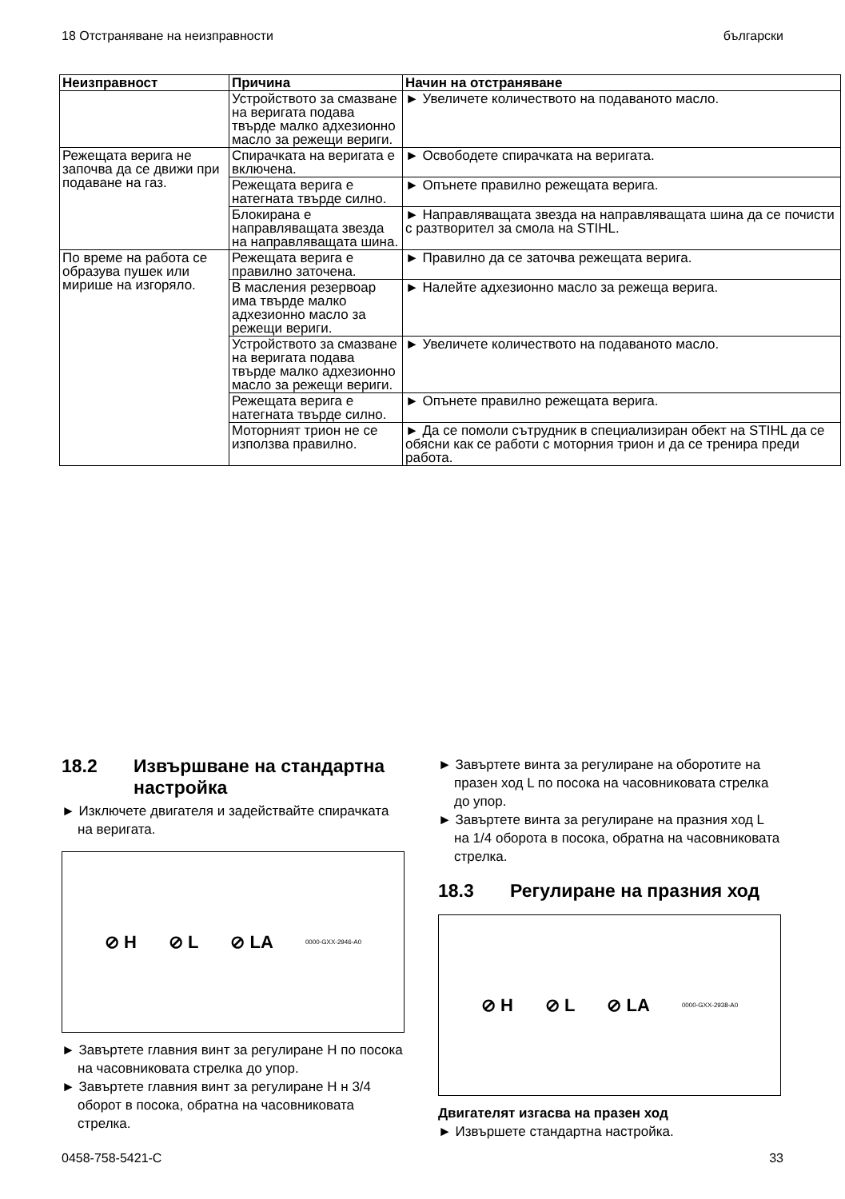18 Отстраняване на неизправности български
| Неизправност | Причина | Начин на отстраняване |
| --- | --- | --- |
| | Устройството за смазване на веригата подава твърде малко адхезионно масло за режещи вериги. | ► Увеличете количеството на подаваното масло. |
| Режещата верига не започва да се движи при подаване на газ. | Спирачката на веригата е включена. | ► Освободете спирачката на веригата. |
| | Режещата верига е натегната твърде силно. | ► Опънете правилно режещата верига. |
| | Блокирана е направляващата звезда на направляващата шина. | ► Направляващата звезда на направляващата шина да се почисти с разтворител за смола на STIHL. |
| По време на работа се образува пушек или мирише на изгоряло. | Режещата верига е правилно заточена. | ► Правилно да се заточва режещата верига. |
| | В масления резервоар има твърде малко адхезионно масло за режещи вериги. | ► Налейте адхезионно масло за режеща верига. |
| | Устройството за смазване на веригата подава твърде малко адхезионно масло за режещи вериги. | ► Увеличете количеството на подаваното масло. |
| | Режещата верига е натегната твърде силно. | ► Опънете правилно режещата верига. |
| | Моторният трион не се използва правилно. | ► Да се помоли сътрудник в специализиран обект на STIHL да се обясни как се работи с моторния трион и да се тренира преди работа. |
18.2 Извършване на стандартна настройка
► Изключете двигателя и задействайте спирачката на веригата.
⊘ H ⊘ L ⊘ LA 0000-GXX-2946-A0
► Завъртете главния винт за регулиране H по посока на часовниковата стрелка до упор.
► Завъртете главния винт за регулиране H н 3/4 оборот в посока, обратна на часовниковата стрелка.
► Завъртете винта за регулиране на оборотите на празен ход L по посока на часовниковата стрелка до упор.
► Завъртете винта за регулиране на празния ход L на 1/4 оборота в посока, обратна на часовниковата стрелка.
18.3 Регулиране на празния ход
⊘ H ⊘ L ⊘ LA 0000-GXX-2938-A0
Двигателят изгасва на празен ход
► Извършете стандартна настройка.
0458-758-5421-C 33